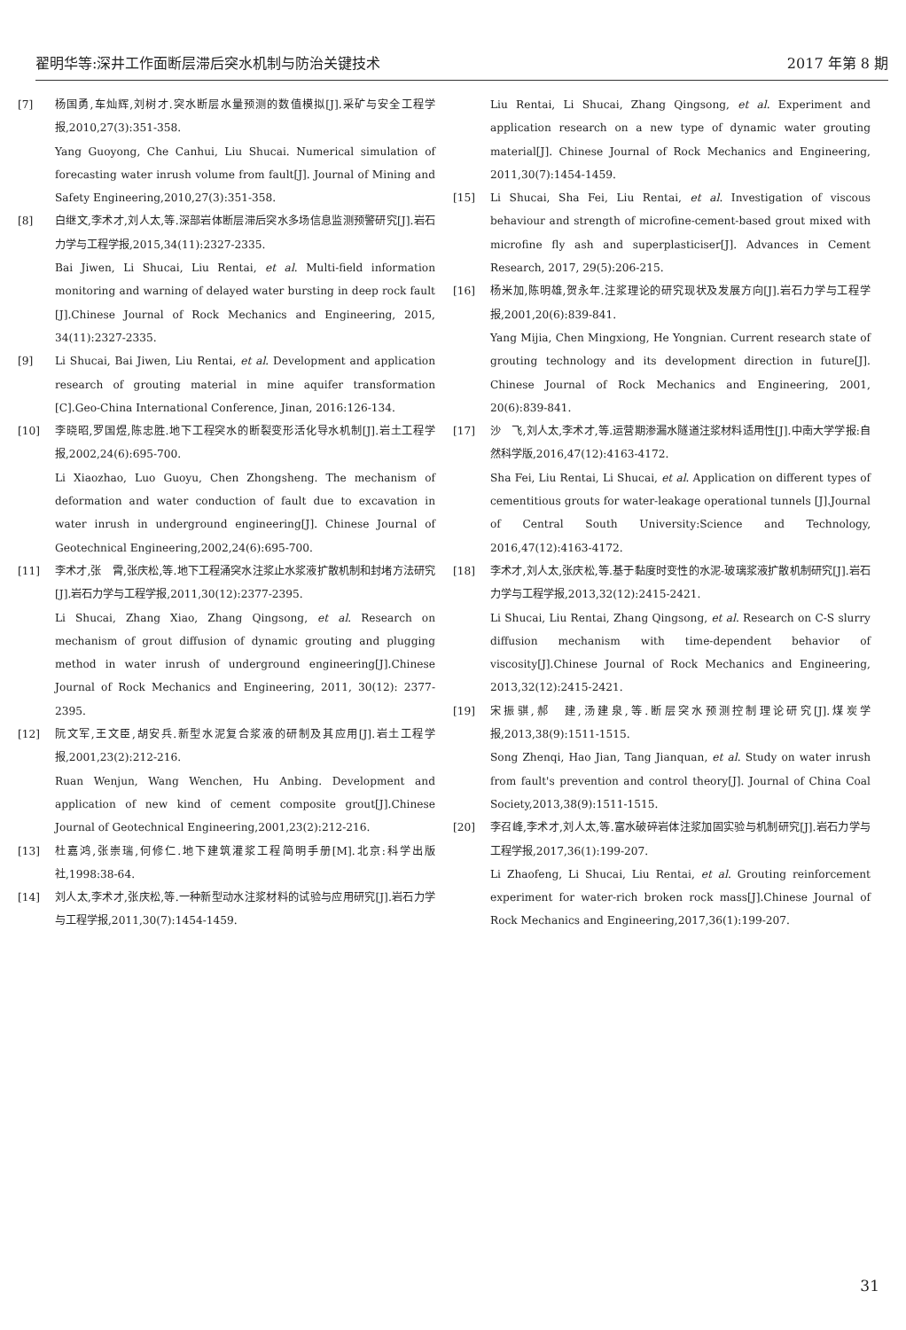翟明华等:深井工作面断层滞后突水机制与防治关键技术 2017 年第 8 期
[7] 杨国勇,车灿辉,刘树才.突水断层水量预测的数值模拟[J].采矿与安全工程学报,2010,27(3):351-358.
Yang Guoyong, Che Canhui, Liu Shucai. Numerical simulation of forecasting water inrush volume from fault[J]. Journal of Mining and Safety Engineering,2010,27(3):351-358.
[8] 白继文,李术才,刘人太,等.深部岩体断层滞后突水多场信息监测预警研究[J].岩石力学与工程学报,2015,34(11):2327-2335.
Bai Jiwen, Li Shucai, Liu Rentai, et al. Multi-field information monitoring and warning of delayed water bursting in deep rock fault [J].Chinese Journal of Rock Mechanics and Engineering, 2015, 34(11):2327-2335.
[9] Li Shucai, Bai Jiwen, Liu Rentai, et al. Development and application research of grouting material in mine aquifer transformation [C].Geo-China International Conference, Jinan, 2016:126-134.
[10] 李晓昭,罗国煜,陈忠胜.地下工程突水的断裂变形活化导水机制[J].岩土工程学报,2002,24(6):695-700.
Li Xiaozhao, Luo Guoyu, Chen Zhongsheng. The mechanism of deformation and water conduction of fault due to excavation in water inrush in underground engineering[J]. Chinese Journal of Geotechnical Engineering,2002,24(6):695-700.
[11] 李术才,张　霄,张庆松,等.地下工程涌突水注浆止水浆液扩散机制和封堵方法研究[J].岩石力学与工程学报,2011,30(12):2377-2395.
Li Shucai, Zhang Xiao, Zhang Qingsong, et al. Research on mechanism of grout diffusion of dynamic grouting and plugging method in water inrush of underground engineering[J].Chinese Journal of Rock Mechanics and Engineering, 2011, 30(12): 2377-2395.
[12] 阮文军,王文臣,胡安兵.新型水泥复合浆液的研制及其应用[J].岩土工程学报,2001,23(2):212-216.
Ruan Wenjun, Wang Wenchen, Hu Anbing. Development and application of new kind of cement composite grout[J].Chinese Journal of Geotechnical Engineering,2001,23(2):212-216.
[13] 杜嘉鸿,张崇瑞,何修仁.地下建筑灌浆工程简明手册[M].北京:科学出版社,1998:38-64.
[14] 刘人太,李术才,张庆松,等.一种新型动水注浆材料的试验与应用研究[J].岩石力学与工程学报,2011,30(7):1454-1459.
Liu Rentai, Li Shucai, Zhang Qingsong, et al. Experiment and application research on a new type of dynamic water grouting material[J]. Chinese Journal of Rock Mechanics and Engineering, 2011,30(7):1454-1459.
[15] Li Shucai, Sha Fei, Liu Rentai, et al. Investigation of viscous behaviour and strength of microfine-cement-based grout mixed with microfine fly ash and superplasticiser[J]. Advances in Cement Research, 2017, 29(5):206-215.
[16] 杨米加,陈明雄,贺永年.注浆理论的研究现状及发展方向[J].岩石力学与工程学报,2001,20(6):839-841.
Yang Mijia, Chen Mingxiong, He Yongnian. Current research state of grouting technology and its development direction in future[J]. Chinese Journal of Rock Mechanics and Engineering, 2001, 20(6):839-841.
[17] 沙　飞,刘人太,李术才,等.运营期渗漏水隧道注浆材料适用性[J].中南大学学报:自然科学版,2016,47(12):4163-4172.
Sha Fei, Liu Rentai, Li Shucai, et al. Application on different types of cementitious grouts for water-leakage operational tunnels [J].Journal of Central South University:Science and Technology, 2016,47(12):4163-4172.
[18] 李术才,刘人太,张庆松,等.基于黏度时变性的水泥-玻璃浆液扩散机制研究[J].岩石力学与工程学报,2013,32(12):2415-2421.
Li Shucai, Liu Rentai, Zhang Qingsong, et al. Research on C-S slurry diffusion mechanism with time-dependent behavior of viscosity[J].Chinese Journal of Rock Mechanics and Engineering, 2013,32(12):2415-2421.
[19] 宋振骐,郝　建,汤建泉,等.断层突水预测控制理论研究[J].煤炭学报,2013,38(9):1511-1515.
Song Zhenqi, Hao Jian, Tang Jianquan, et al. Study on water inrush from fault's prevention and control theory[J]. Journal of China Coal Society,2013,38(9):1511-1515.
[20] 李召峰,李术才,刘人太,等.富水破碎岩体注浆加固实验与机制研究[J].岩石力学与工程学报,2017,36(1):199-207.
Li Zhaofeng, Li Shucai, Liu Rentai, et al. Grouting reinforcement experiment for water-rich broken rock mass[J].Chinese Journal of Rock Mechanics and Engineering,2017,36(1):199-207.
31